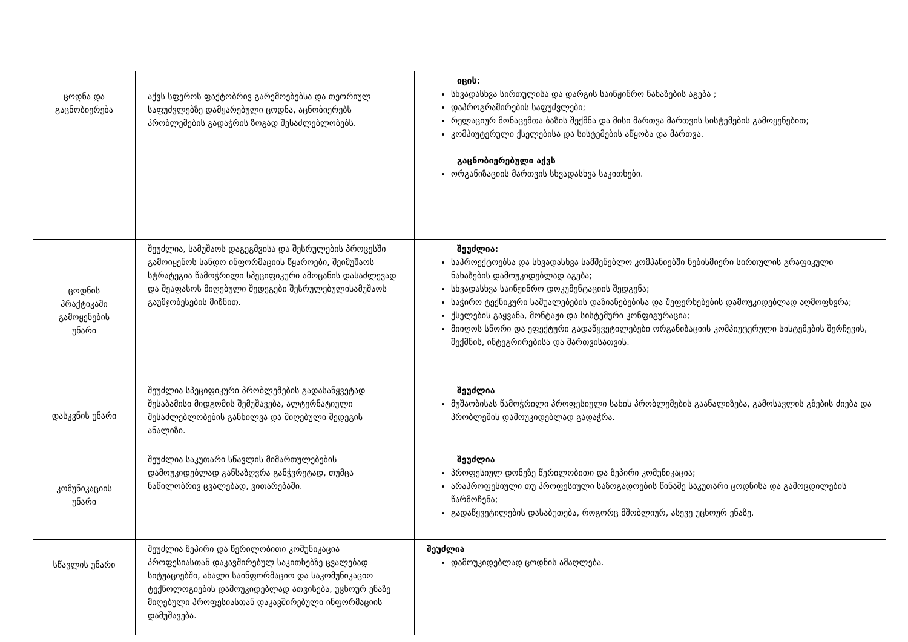| ცოდნა და გაცნობიერება | აქვს სფეროს ფაქტობრივ გარემოებებსა და თეორიულ საფუძვლებზე დამყარებული ცოდნა, აცნობიერებს პრობლემების გადაჭრის ზოგად შესაძლებლობებს. | იცის: სხვადასხვა სირთულისა და დარგის საინჟინრო ნახაზების აგება ; დაპროგრამირების საფუძვლები; რელაციურ მონაცემთა ბაზის შექმნა და მისი მართვა მართვის სისტემების გამოყენებით; კომპიუტერული ქსელებისა და სისტემების აწყობა და მართვა. გაცნობიერებული აქვს ორგანიზაციის მართვის სხვადასხვა საკითხები. |
| ცოდნის პრაქტიკაში გამოყენების უნარი | შეუძლია, სამუშაოს დაგეგმვისა და შესრულების პროცესში გამოიყენოს სანდო ინფორმაციის წყაროები, შეიმუშაოს სტრატეგია წამოჭრილი სპეციფიკური ამოცანის დასაძლევად და შეაფასოს მიღებული შედეგები შესრულებულისამუშაოს გაუმჯობესების მიზნით. | შეუძლია: საპროექტოებსა და სხვადასხვა სამშენებლო კომპანიებში ნებისმიერი სირთულის გრაფიკული ნახაზების დამოუკიდებლად აგება; სხვადასხვა საინჟინრო დოკუმენტაციის შედგენა; საჭირო ტექნიკური საშუალებების დაზიანებებისა და შეფერხებების დამოუკიდებლად აღმოფხვრა; ქსელების გაყვანა, მონტაჟი და სისტემური კონფიგურაცია; მიიღოს სწორი და ეფექტური გადაწყვეტილებები ორგანიზაციის კომპიუტერული სისტემების შერჩევის, შექმნის, ინტეგრირებისა და მართვისათვის. |
| დასკვნის უნარი | შეუძლია სპეციფიკური პრობლემების გადასაწყვეტად შესაბამისი მიდგომის შემუშავება, ალტერნატიული შესაძლებლობების განხილვა და მიღებული შედეგის ანალიზი. | შეუძლია მუშაობისას წამოჭრილი პროფესიული სახის პრობლემების გაანალიზება, გამოსავლის გზების ძიება და პრობლემის დამოუკიდებლად გადაჭრა. |
| კომუნიკაციის უნარი | შეუძლია საკუთარი სწავლის მიმართულებების დამოუკიდებლად განსაზღვრა განჭვრეტად, თუმცა ნაწილობრივ ცვალებად, ვითარებაში. | შეუძლია პროფესიულ დონეზე წერილობითი და ზეპირი კომუნიკაცია; არაპროფესიული თუ პროფესიული საზოგადოების წინაშე საკუთარი ცოდნისა და გამოცდილების წარმოჩენა; გადაწყვეტილების დასაბუთება, როგორც მშობლიურ, ასევე უცხოურ ენაზე. |
| სწავლის უნარი | შეუძლია ზეპირი და წერილობითი კომუნიკაცია პროფესიასთან დაკავშირებულ საკითხებზე ცვალებად სიტუაციებში, ახალი საინფორმაციო და საკომუნიკაციო ტექნოლოგიების დამოუკიდებლად ათვისება, უცხოურ ენაზე მიღებული პროფესიასთან დაკავშირებული ინფორმაციის დამუშავება. | შეუძლია დამოუკიდებლად ცოდნის ამაღლება. |